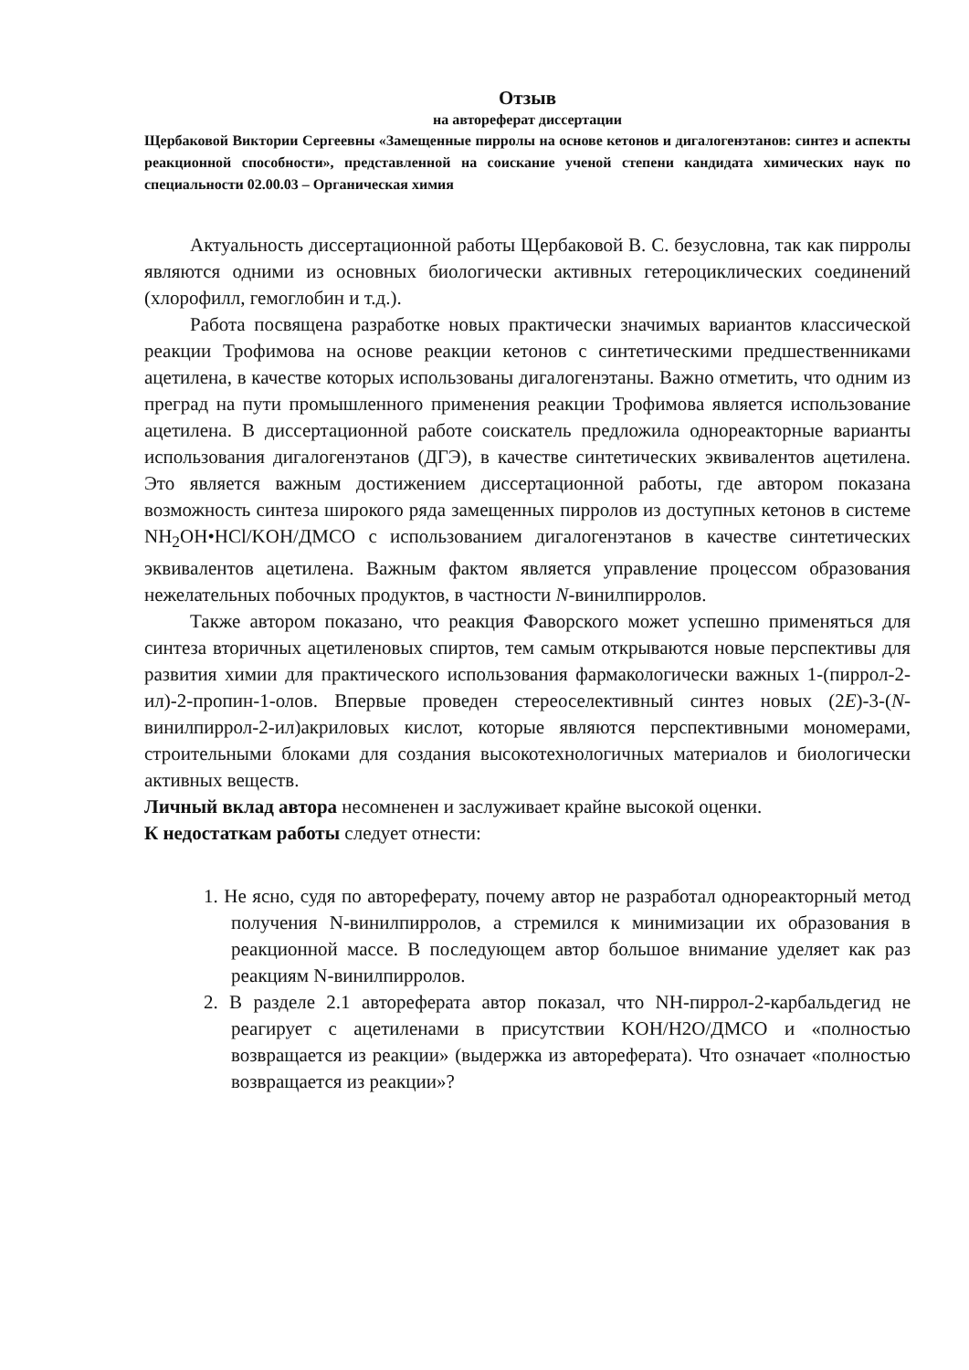Отзыв
на автореферат диссертации
Щербаковой Виктории Сергеевны «Замещенные пирролы на основе кетонов и дигалогенэтанов: синтез и аспекты реакционной способности», представленной на соискание ученой степени кандидата химических наук по специальности 02.00.03 – Органическая химия
Актуальность диссертационной работы Щербаковой В. С. безусловна, так как пирролы являются одними из основных биологически активных гетероциклических соединений (хлорофилл, гемоглобин и т.д.).
Работа посвящена разработке новых практически значимых вариантов классической реакции Трофимова на основе реакции кетонов с синтетическими предшественниками ацетилена, в качестве которых использованы дигалогенэтаны. Важно отметить, что одним из преград на пути промышленного применения реакции Трофимова является использование ацетилена. В диссертационной работе соискатель предложила однореакторные варианты использования дигалогенэтанов (ДГЭ), в качестве синтетических эквивалентов ацетилена. Это является важным достижением диссертационной работы, где автором показана возможность синтеза широкого ряда замещенных пирролов из доступных кетонов в системе NH<sub>2</sub>OH•HCl/KOH/ДМСО с использованием дигалогенэтанов в качестве синтетических эквивалентов ацетилена. Важным фактом является управление процессом образования нежелательных побочных продуктов, в частности N-винилпирролов.
Также автором показано, что реакция Фаворского может успешно применяться для синтеза вторичных ацетиленовых спиртов, тем самым открываются новые перспективы для развития химии для практического использования фармакологически важных 1-(пиррол-2-ил)-2-пропин-1-олов. Впервые проведен стереоселективный синтез новых (2E)-3-(N-винилпиррол-2-ил)акриловых кислот, которые являются перспективными мономерами, строительными блоками для создания высокотехнологичных материалов и биологически активных веществ.
Личный вклад автора несомненен и заслуживает крайне высокой оценки.
К недостаткам работы следует отнести:
1. Не ясно, судя по автореферату, почему автор не разработал однореакторный метод получения N-винилпирролов, а стремился к минимизации их образования в реакционной массе. В последующем автор большое внимание уделяет как раз реакциям N-винилпирролов.
2. В разделе 2.1 автореферата автор показал, что NH-пиррол-2-карбальдегид не реагирует с ацетиленами в присутствии KOH/H2O/ДМСО и «полностью возвращается из реакции» (выдержка из автореферата). Что означает «полностью возвращается из реакции»?